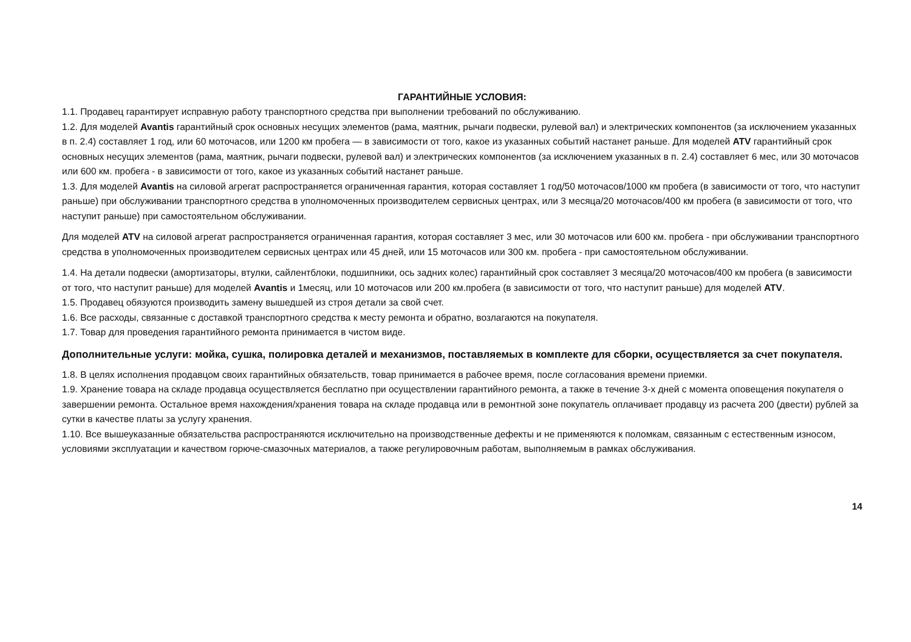ГАРАНТИЙНЫЕ УСЛОВИЯ:
1.1. Продавец гарантирует исправную работу транспортного средства при выполнении требований по обслуживанию.
1.2. Для моделей Avantis гарантийный срок основных несущих элементов (рама, маятник, рычаги подвески, рулевой вал) и электрических компонентов (за исключением указанных в п. 2.4) составляет 1 год, или 60 моточасов, или 1200 км пробега — в зависимости от того, какое из указанных событий настанет раньше. Для моделей ATV гарантийный срок основных несущих элементов (рама, маятник, рычаги подвески, рулевой вал) и электрических компонентов (за исключением указанных в п. 2.4) составляет 6 мес, или 30 моточасов или 600 км. пробега - в зависимости от того, какое из указанных событий настанет раньше.
1.3. Для моделей Avantis на силовой агрегат распространяется ограниченная гарантия, которая составляет 1 год/50 моточасов/1000 км пробега (в зависимости от того, что наступит раньше) при обслуживании транспортного средства в уполномоченных производителем сервисных центрах, или 3 месяца/20 моточасов/400 км пробега (в зависимости от того, что наступит раньше) при самостоятельном обслуживании.
Для моделей ATV на силовой агрегат распространяется ограниченная гарантия, которая составляет 3 мес, или 30 моточасов или 600 км. пробега - при обслуживании транспортного средства в уполномоченных производителем сервисных центрах или 45 дней, или 15 моточасов или 300 км. пробега - при самостоятельном обслуживании.
1.4. На детали подвески (амортизаторы, втулки, сайлентблоки, подшипники, ось задних колес) гарантийный срок составляет 3 месяца/20 моточасов/400 км пробега (в зависимости от того, что наступит раньше) для моделей Avantis и 1месяц, или 10 моточасов или 200 км.пробега (в зависимости от того, что наступит раньше) для моделей ATV.
1.5. Продавец обязуются производить замену вышедшей из строя детали за свой счет.
1.6. Все расходы, связанные с доставкой транспортного средства к месту ремонта и обратно, возлагаются на покупателя.
1.7. Товар для проведения гарантийного ремонта принимается в чистом виде.
Дополнительные услуги: мойка, сушка, полировка деталей и механизмов, поставляемых в комплекте для сборки, осуществляется за счет покупателя.
1.8. В целях исполнения продавцом своих гарантийных обязательств, товар принимается в рабочее время, после согласования времени приемки.
1.9. Хранение товара на складе продавца осуществляется бесплатно при осуществлении гарантийного ремонта, а также в течение 3-х дней с момента оповещения покупателя о завершении ремонта. Остальное время нахождения/хранения товара на складе продавца или в ремонтной зоне покупатель оплачивает продавцу из расчета 200 (двести) рублей за сутки в качестве платы за услугу хранения.
1.10. Все вышеуказанные обязательства распространяются исключительно на производственные дефекты и не применяются к поломкам, связанным с естественным износом, условиями эксплуатации и качеством горюче-смазочных материалов, а также регулировочным работам, выполняемым в рамках обслуживания.
14